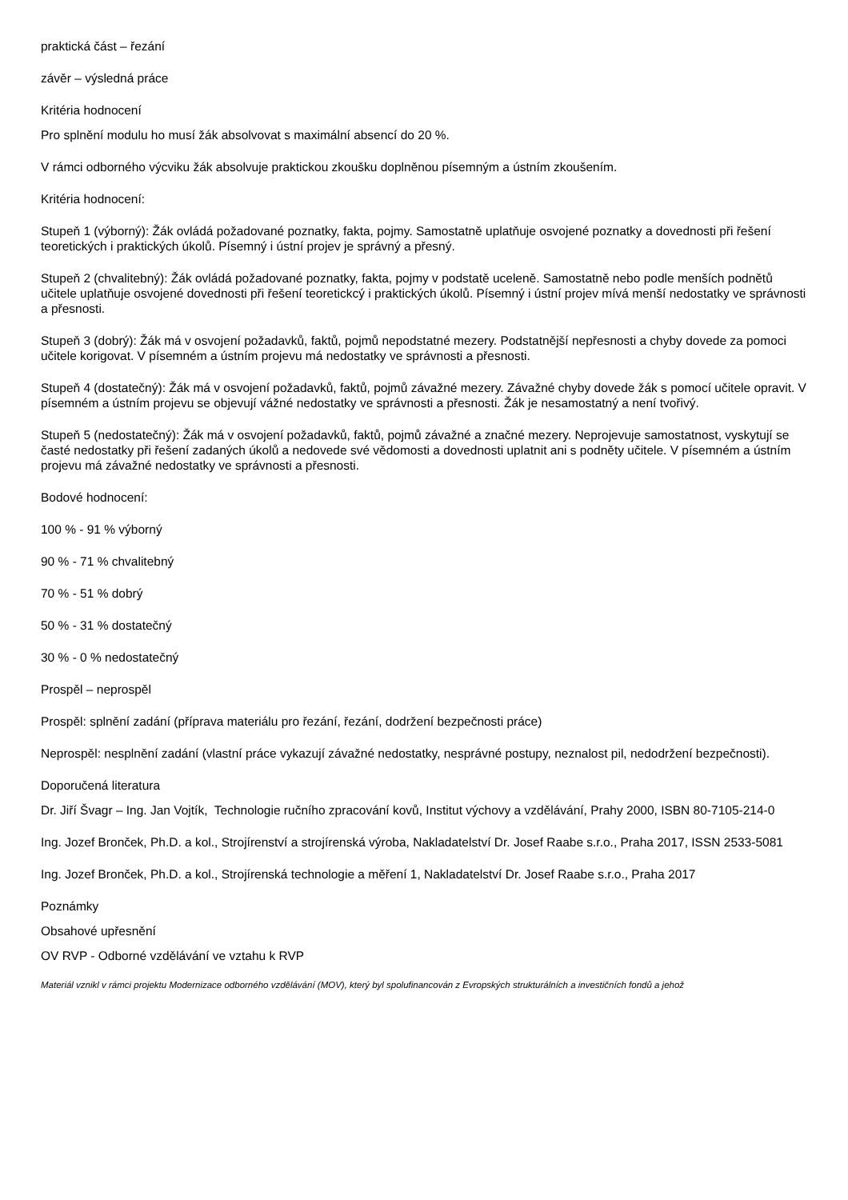praktická část – řezání
závěr – výsledná práce
Kritéria hodnocení
Pro splnění modulu ho musí žák absolvovat s maximální absencí do 20 %.
V rámci odborného výcviku žák absolvuje praktickou zkoušku doplněnou písemným a ústním zkoušením.
Kritéria hodnocení:
Stupeň 1 (výborný): Žák ovládá požadované poznatky, fakta, pojmy. Samostatně uplatňuje osvojené poznatky a dovednosti při řešení teoretických i praktických úkolů. Písemný i ústní projev je správný a přesný.
Stupeň 2 (chvalitebný): Žák ovládá požadované poznatky, fakta, pojmy v podstatě uceleně. Samostatně nebo podle menších podnětů učitele uplatňuje osvojené dovednosti při řešení teoretickcý i praktických úkolů. Písemný i ústní projev mívá menší nedostatky ve správnosti a přesnosti.
Stupeň 3 (dobrý): Žák má v osvojení požadavků, faktů, pojmů nepodstatné mezery. Podstatnější nepřesnosti a chyby dovede za pomoci učitele korigovat. V písemném a ústním projevu má nedostatky ve správnosti a přesnosti.
Stupeň 4 (dostatečný): Žák má v osvojení požadavků, faktů, pojmů závažné mezery. Závažné chyby dovede žák s pomocí učitele opravit. V písemném a ústním projevu se objevují vážné nedostatky ve správnosti a přesnosti. Žák je nesamostatný a není tvořivý.
Stupeň 5 (nedostatečný): Žák má v osvojení požadavků, faktů, pojmů závažné a značné mezery. Neprojevuje samostatnost, vyskytují se časté nedostatky při řešení zadaných úkolů a nedovede své vědomosti a dovednosti uplatnit ani s podněty učitele. V písemném a ústním projevu má závažné nedostatky ve správnosti a přesnosti.
Bodové hodnocení:
100 % - 91 % výborný
90 % - 71 % chvalitebný
70 % - 51 % dobrý
50 % - 31 % dostatečný
30 % - 0 % nedostatečný
Prospěl – neprospěl
Prospěl: splnění zadání (příprava materiálu pro řezání, řezání, dodržení bezpečnosti práce)
Neprospěl: nesplnění zadání (vlastní práce vykazují závažné nedostatky, nesprávné postupy, neznalost pil, nedodržení bezpečnosti).
Doporučená literatura
Dr. Jiří Švagr – Ing. Jan Vojtík, Technologie ručního zpracování kovů, Institut výchovy a vzdělávání, Prahy 2000, ISBN 80-7105-214-0
Ing. Jozef Bronček, Ph.D. a kol., Strojírenství a strojírenská výroba, Nakladatelství Dr. Josef Raabe s.r.o., Praha 2017, ISSN 2533-5081
Ing. Jozef Bronček, Ph.D. a kol., Strojírenská technologie a měření 1, Nakladatelství Dr. Josef Raabe s.r.o., Praha 2017
Poznámky
Obsahové upřesnění
OV RVP - Odborné vzdělávání ve vztahu k RVP
Materiál vznikl v rámci projektu Modernizace odborného vzdělávání (MOV), který byl spolufinancován z Evropských strukturálních a investičních fondů a jehož